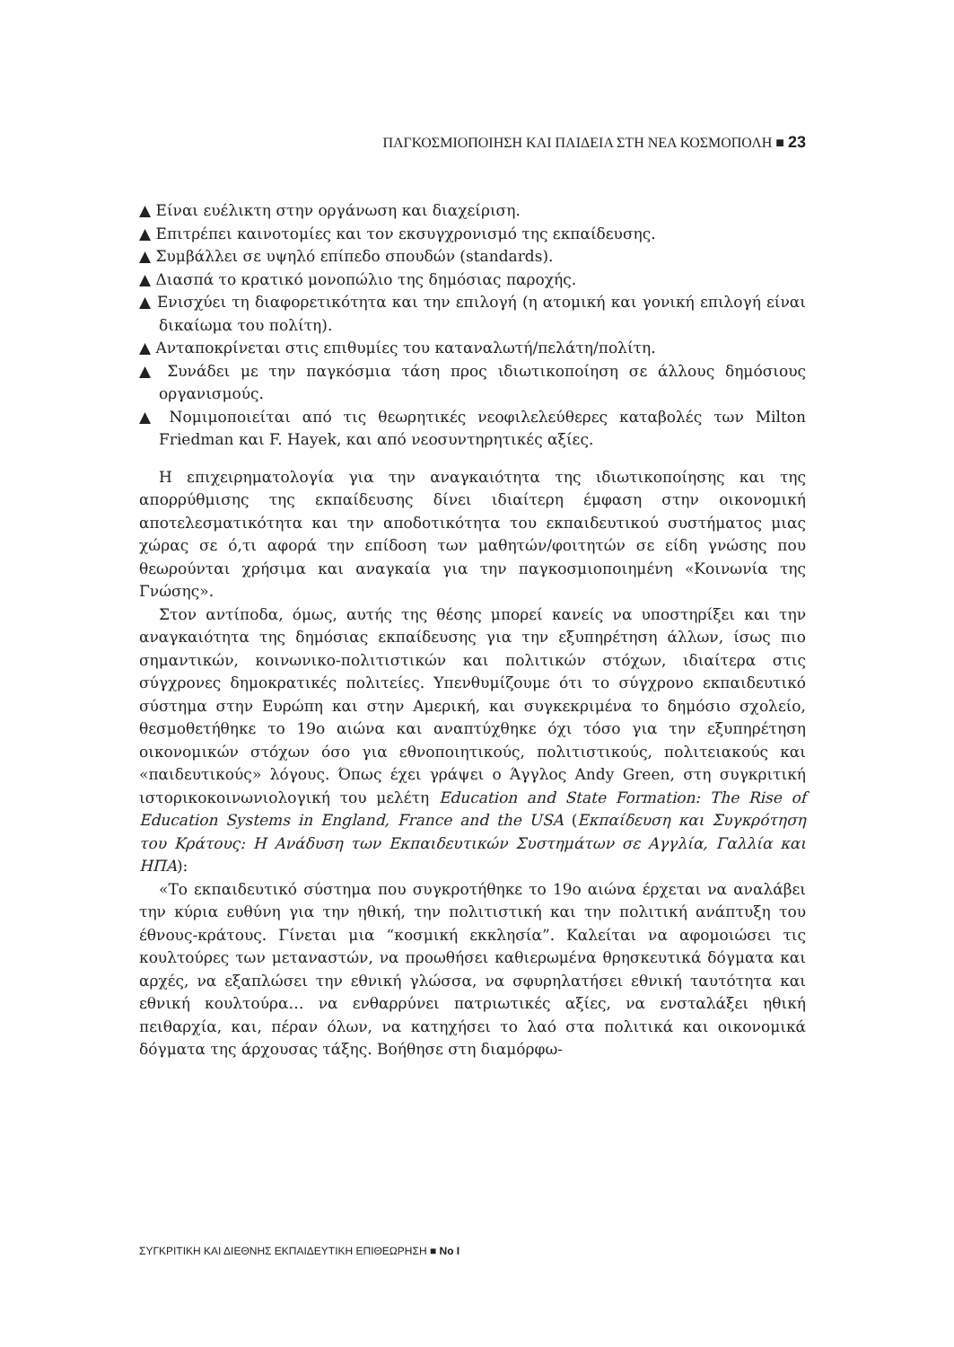ΠΑΓΚΟΣΜΙΟΠΟΙΗΣΗ ΚΑΙ ΠΑΙΔΕΙΑ ΣΤΗ ΝΕΑ ΚΟΣΜΟΠΟΛΗ ■ 23
▲ Είναι ευέλικτη στην οργάνωση και διαχείριση.
▲ Επιτρέπει καινοτομίες και τον εκσυγχρονισμό της εκπαίδευσης.
▲ Συμβάλλει σε υψηλό επίπεδο σπουδών (standards).
▲ Διασπά το κρατικό μονοπώλιο της δημόσιας παροχής.
▲ Ενισχύει τη διαφορετικότητα και την επιλογή (η ατομική και γονική επιλογή είναι δικαίωμα του πολίτη).
▲ Ανταποκρίνεται στις επιθυμίες του καταναλωτή/πελάτη/πολίτη.
▲ Συνάδει με την παγκόσμια τάση προς ιδιωτικοποίηση σε άλλους δημόσιους οργανισμούς.
▲ Νομιμοποιείται από τις θεωρητικές νεοφιλελεύθερες καταβολές των Milton Friedman και F. Hayek, και από νεοσυντηρητικές αξίες.
Η επιχειρηματολογία για την αναγκαιότητα της ιδιωτικοποίησης και της απορρύθμισης της εκπαίδευσης δίνει ιδιαίτερη έμφαση στην οικονομική αποτελεσματικότητα και την αποδοτικότητα του εκπαιδευτικού συστήματος μιας χώρας σε ό,τι αφορά την επίδοση των μαθητών/φοιτητών σε είδη γνώσης που θεωρούνται χρήσιμα και αναγκαία για την παγκοσμιοποιημένη «Κοινωνία της Γνώσης».
Στον αντίποδα, όμως, αυτής της θέσης μπορεί κανείς να υποστηρίξει και την αναγκαιότητα της δημόσιας εκπαίδευσης για την εξυπηρέτηση άλλων, ίσως πιο σημαντικών, κοινωνικο-πολιτιστικών και πολιτικών στόχων, ιδιαίτερα στις σύγχρονες δημοκρατικές πολιτείες. Υπενθυμίζουμε ότι το σύγχρονο εκπαιδευτικό σύστημα στην Ευρώπη και στην Αμερική, και συγκεκριμένα το δημόσιο σχολείο, θεσμοθετήθηκε το 19ο αιώνα και αναπτύχθηκε όχι τόσο για την εξυπηρέτηση οικονομικών στόχων όσο για εθνοποιητικούς, πολιτιστικούς, πολιτειακούς και «παιδευτικούς» λόγους. Όπως έχει γράψει ο Άγγλος Andy Green, στη συγκριτική ιστορικοκοινωνιολογική του μελέτη Education and State Formation: The Rise of Education Systems in England, France and the USA (Εκπαίδευση και Συγκρότηση του Κράτους: Η Ανάδυση των Εκπαιδευτικών Συστημάτων σε Αγγλία, Γαλλία και ΗΠΑ):
«Το εκπαιδευτικό σύστημα που συγκροτήθηκε το 19ο αιώνα έρχεται να αναλάβει την κύρια ευθύνη για την ηθική, την πολιτιστική και την πολιτική ανάπτυξη του έθνους-κράτους. Γίνεται μια “κοσμική εκκλησία”. Καλείται να αφομοιώσει τις κουλτούρες των μεταναστών, να προωθήσει καθιερωμένα θρησκευτικά δόγματα και αρχές, να εξαπλώσει την εθνική γλώσσα, να σφυρηλατήσει εθνική ταυτότητα και εθνική κουλτούρα… να ενθαρρύνει πατριωτικές αξίες, να ενσταλάξει ηθική πειθαρχία, και, πέραν όλων, να κατηχήσει το λαό στα πολιτικά και οικονομικά δόγματα της άρχουσας τάξης. Βοήθησε στη διαμόρφω-
ΣΥΓΚΡΙΤΙΚΗ ΚΑΙ ΔΙΕΘΝΗΣ ΕΚΠΑΙΔΕΥΤΙΚΗ ΕΠΙΘΕΩΡΗΣΗ ■ No I